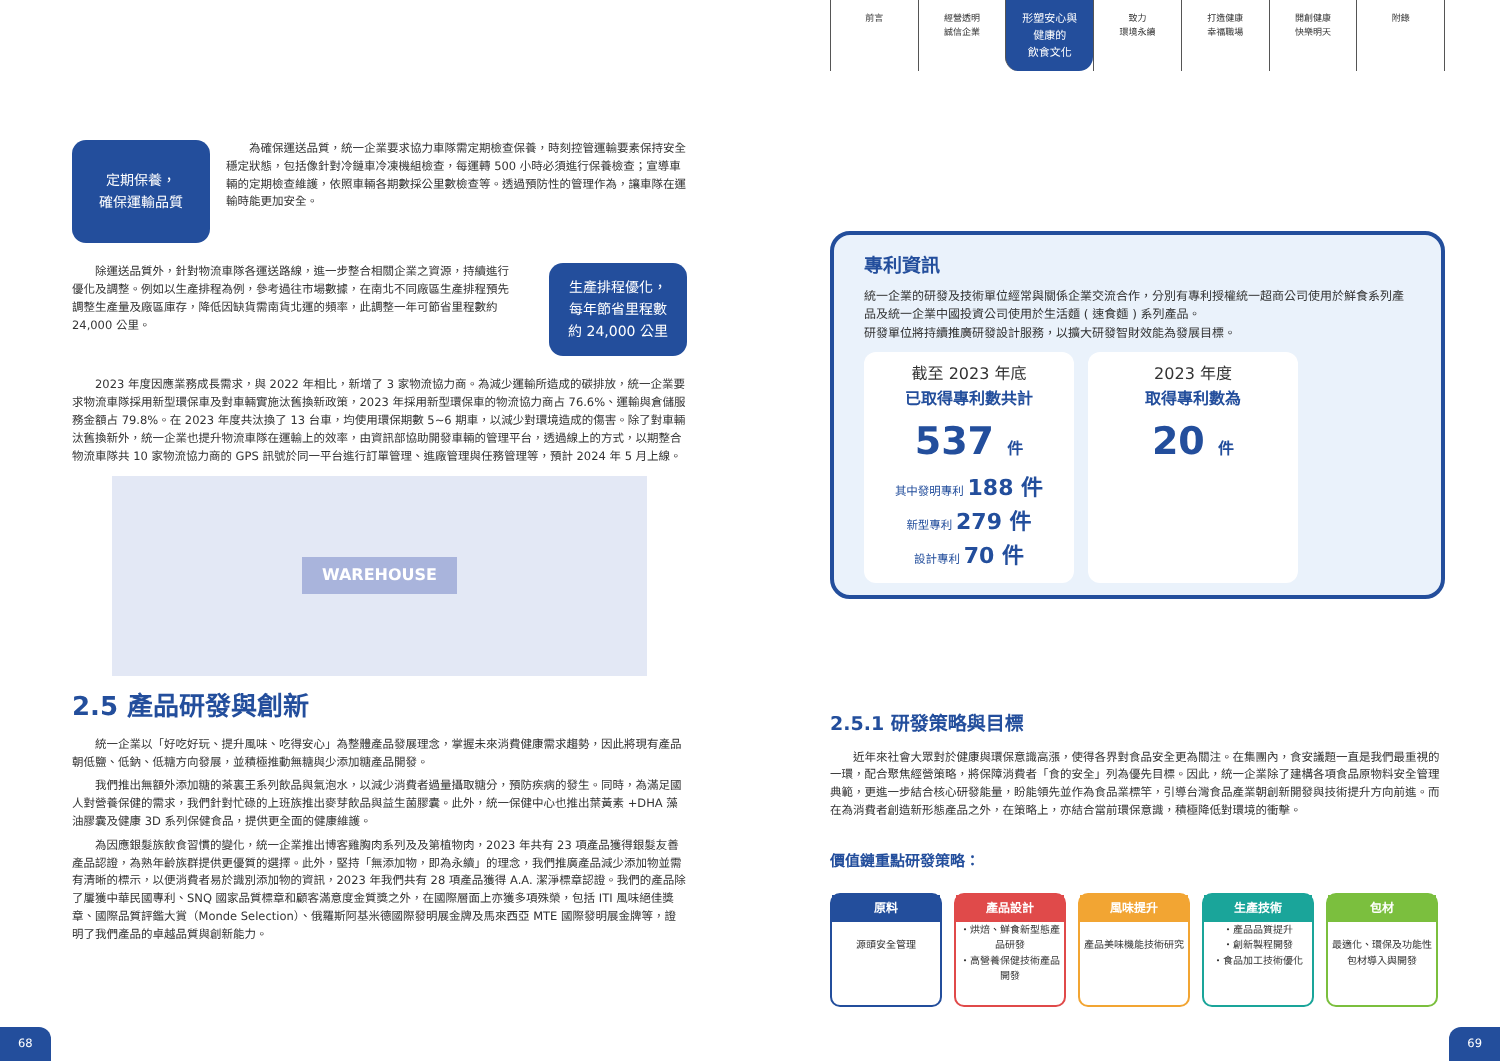定期保養，
確保運輸品質
為確保運送品質，統一企業要求協力車隊需定期檢查保養，時刻控管運輸要素保持安全穩定狀態，包括像針對冷鏈車冷凍機組檢查，每運轉 500 小時必須進行保養檢查；宣導車輛的定期檢查維護，依照車輛各期數採公里數檢查等。透過預防性的管理作為，讓車隊在運輸時能更加安全。
除運送品質外，針對物流車隊各運送路線，進一步整合相關企業之資源，持續進行優化及調整。例如以生產排程為例，參考過往市場數據，在南北不同廠區生產排程預先調整生產量及廠區庫存，降低因缺貨需南貨北運的頻率，此調整一年可節省里程數約 24,000 公里。
生產排程優化，每年節省里程數約 24,000 公里
2023 年度因應業務成長需求，與 2022 年相比，新增了 3 家物流協力商。為減少運輸所造成的碳排放，統一企業要求物流車隊採用新型環保車及對車輛實施汰舊換新政策，2023 年採用新型環保車的物流協力商占 76.6%、運輸與倉儲服務金額占 79.8%。在 2023 年度共汰換了 13 台車，均使用環保期數 5~6 期車，以減少對環境造成的傷害。除了對車輛汰舊換新外，統一企業也提升物流車隊在運輸上的效率，由資訊部協助開發車輛的管理平台，透過線上的方式，以期整合物流車隊共 10 家物流協力商的 GPS 訊號於同一平台進行訂單管理、進廠管理與任務管理等，預計 2024 年 5 月上線。
WAREHOUSE
2.5 產品研發與創新
統一企業以「好吃好玩、提升風味、吃得安心」為整體產品發展理念，掌握未來消費健康需求趨勢，因此將現有產品朝低鹽、低鈉、低糖方向發展，並積極推動無糖與少添加糖產品開發。
我們推出無額外添加糖的茶裏王系列飲品與氣泡水，以減少消費者過量攝取糖分，預防疾病的發生。同時，為滿足國人對營養保健的需求，我們針對忙碌的上班族推出麥芽飲品與益生菌膠囊。此外，統一保健中心也推出葉黃素 +DHA 藻油膠囊及健康 3D 系列保健食品，提供更全面的健康維護。
為因應銀髮族飲食習慣的變化，統一企業推出博客雞胸肉系列及及第植物肉，2023 年共有 23 項產品獲得銀髮友善產品認證，為熟年齡族群提供更優質的選擇。此外，堅持「無添加物，即為永續」的理念，我們推廣產品減少添加物並需有清晰的標示，以便消費者易於識別添加物的資訊，2023 年我們共有 28 項產品獲得 A.A. 潔淨標章認證。我們的產品除了屢獲中華民國專利、SNQ 國家品質標章和顧客滿意度金質獎之外，在國際層面上亦獲多項殊榮，包括 ITI 風味絕佳獎章、國際品質評鑑大賞（Monde Selection）、俄羅斯阿基米德國際發明展金牌及馬來西亞 MTE 國際發明展金牌等，證明了我們產品的卓越品質與創新能力。
前言 經營透明
誠信企業
形塑安心與
健康的
飲食文化
致力
環境永續
打造健康
幸福職場
開創健康
快樂明天
附錄
專利資訊
統一企業的研發及技術單位經常與關係企業交流合作，分別有專利授權統一超商公司使用於鮮食系列產品及統一企業中國投資公司使用於生活麵 ( 速食麵 ) 系列產品。
研發單位將持續推廣研發設計服務，以擴大研發智財效能為發展目標。
截至 2023 年底
已取得專利數共計
537 件
其中發明專利 188 件
新型專利 279 件
設計專利 70 件
2023 年度
取得專利數為
20 件
2.5.1 研發策略與目標
近年來社會大眾對於健康與環保意識高漲，使得各界對食品安全更為關注。在集團內，食安議題一直是我們最重視的一環，配合聚焦經營策略，將保障消費者「食的安全」列為優先目標。因此，統一企業除了建構各項食品原物料安全管理典範，更進一步結合核心研發能量，盼能領先並作為食品業標竿，引導台灣食品產業朝創新開發與技術提升方向前進。而在為消費者創造新形態產品之外，在策略上，亦結合當前環保意識，積極降低對環境的衝擊。
價值鏈重點研發策略：
原料
源頭安全管理
產品設計
・烘焙、鮮食新型態產品研發
・高營養保健技術產品開發
風味提升
產品美味機能技術研究
生產技術
・產品品質提升
・創新製程開發
・食品加工技術優化
包材
最適化、環保及功能性包材導入與開發
68 69